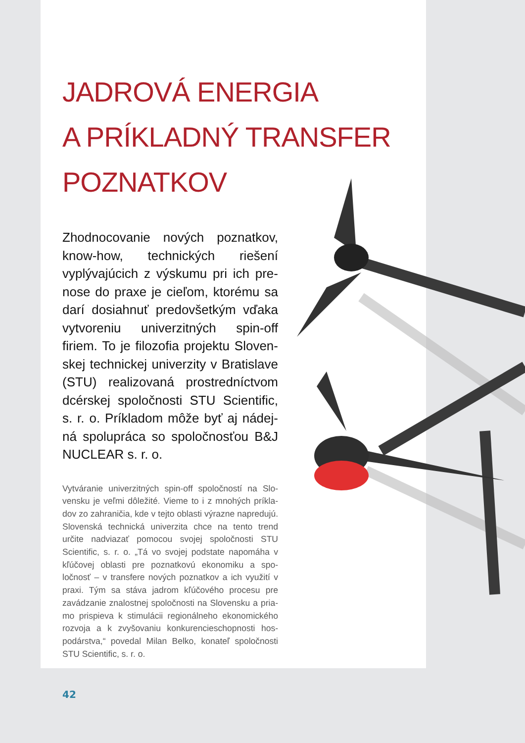JADROVÁ ENERGIA
A PRÍKLADNÝ TRANSFER
POZNATKOV
Zhodnocovanie nových poznat­kov, know-how, technických riešení vyplývajúcich z výskumu pri ich pre­nose do praxe je cieľom, ktorému sa darí dosiahnuť predovšetkým vďa­ka vytvoreniu univerzitných spin-off firiem. To je filozofia projektu Sloven­skej technickej univerzity v Bratislave (STU) realizovaná prostredníctvom dcérskej spoločnosti STU Scientific, s. r. o. Príkladom môže byť aj nádej­ná spolupráca so spoločnosťou B&J NUCLEAR s. r. o.
Vytváranie univerzitných spin-off spoločností na Slo­vensku je veľmi dôležité. Vieme to i z mnohých príkla­dov zo zahraničia, kde v tejto oblasti výrazne napredu­jú. Slovenská technická univerzita chce na tento trend určite nadviazať pomocou svojej spoločnosti STU Scientific, s. r. o. „Tá vo svojej podstate napomáha v kľúčovej oblasti pre poznatkovú ekonomiku a spo­ločnosť – v transfere nových poznatkov a ich využití v praxi. Tým sa stáva jadrom kľúčového procesu pre zavádzanie znalostnej spoločnosti na Slovensku a pria­mo prispieva k stimulácii regionálneho ekonomického rozvoja a k zvyšovaniu konkurencieschopnosti hos­podárstva,“ povedal Milan Belko, konateľ spoločnosti STU Scientific, s. r. o.
42